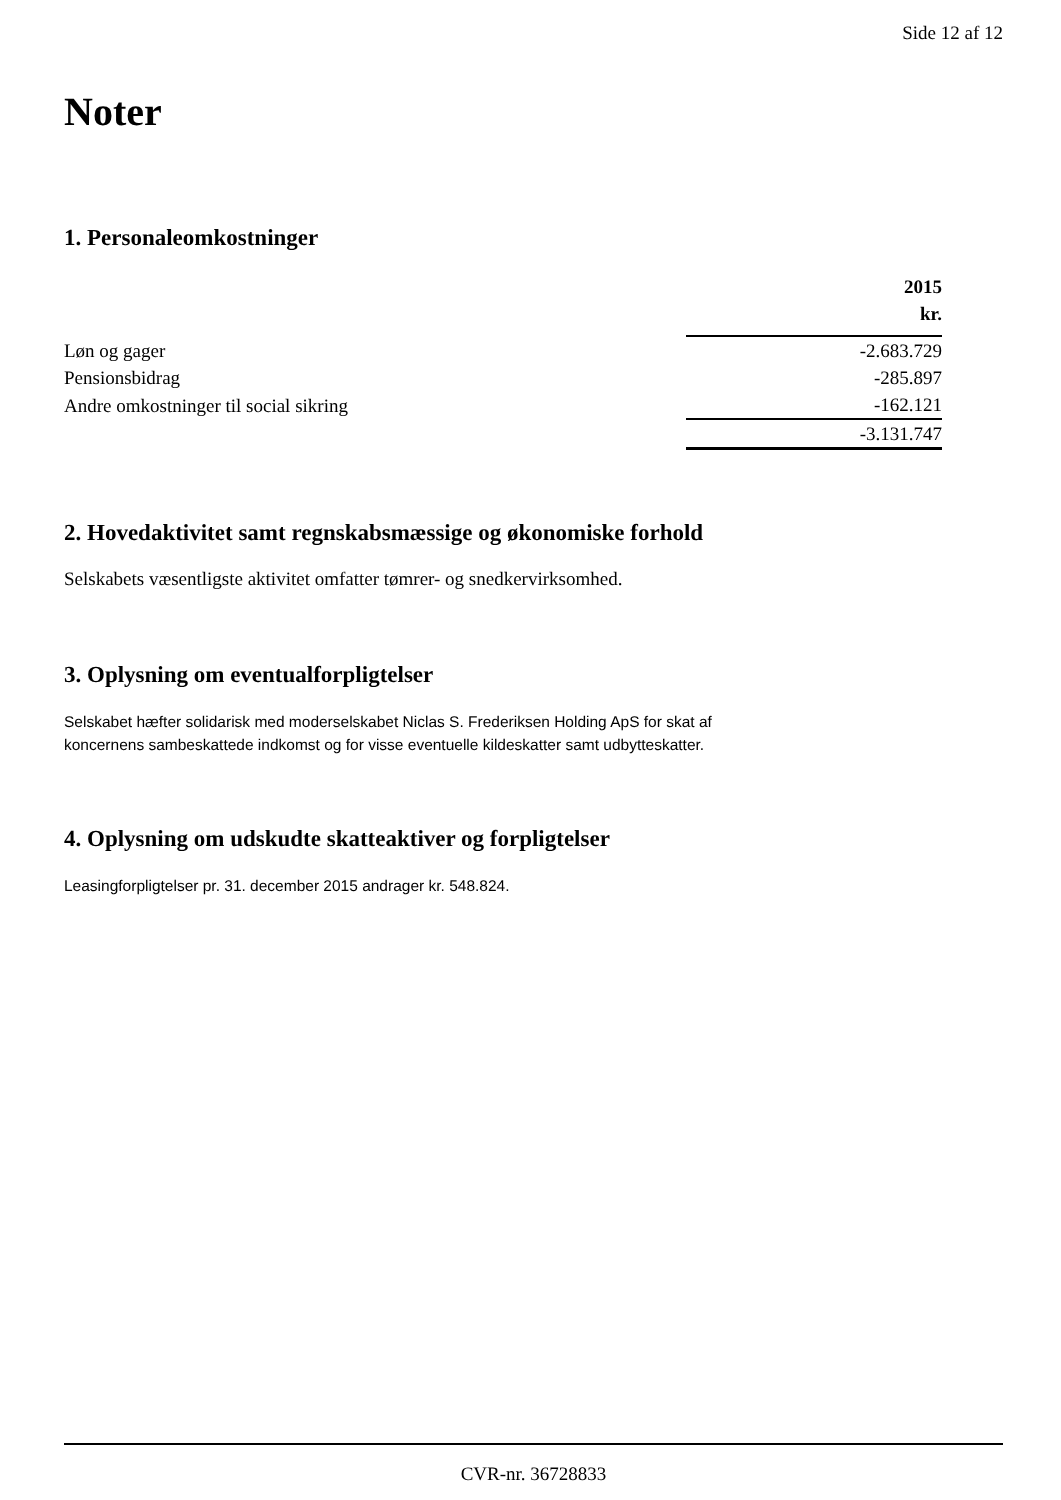Side 12 af 12
Noter
1. Personaleomkostninger
| | 2015 kr. |
| --- | --- |
| Løn og gager | -2.683.729 |
| Pensionsbidrag | -285.897 |
| Andre omkostninger til social sikring | -162.121 |
| | -3.131.747 |
2. Hovedaktivitet samt regnskabsmæssige og økonomiske forhold
Selskabets væsentligste aktivitet omfatter tømrer- og snedkervirksomhed.
3. Oplysning om eventualforpligtelser
Selskabet hæfter solidarisk med moderselskabet Niclas S. Frederiksen Holding ApS for skat af
koncernens sambeskattede indkomst og for visse eventuelle kildeskatter samt udbytteskatter.
4. Oplysning om udskudte skatteaktiver og forpligtelser
Leasingforpligtelser pr. 31. december 2015 andrager kr. 548.824.
CVR-nr. 36728833